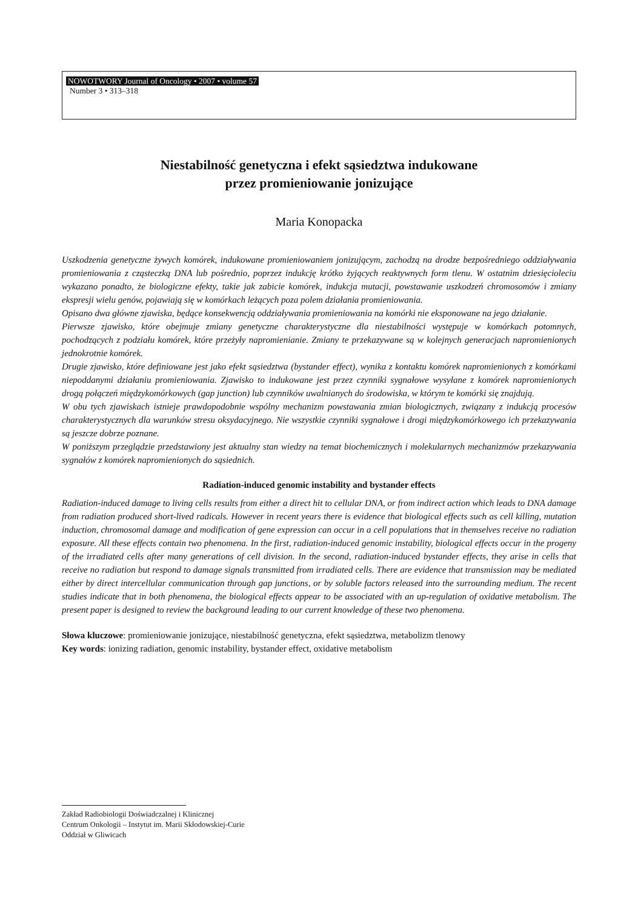NOWOTWORY Journal of Oncology • 2007 • volume 57
Number 3 • 313–318
Niestabilność genetyczna i efekt sąsiedztwa indukowane
przez promieniowanie jonizujące
Maria Konopacka
Uszkodzenia genetyczne żywych komórek, indukowane promieniowaniem jonizującym, zachodzą na drodze bezpośredniego oddziaływania promieniowania z cząsteczką DNA lub pośrednio, poprzez indukcję krótko żyjących reaktywnych form tlenu. W ostatnim dziesięcioleciu wykazano ponadto, że biologiczne efekty, takie jak zabicie komórek, indukcja mutacji, powstawanie uszkodzeń chromosomów i zmiany ekspresji wielu genów, pojawiają się w komórkach leżących poza polem działania promieniowania.
Opisano dwa główne zjawiska, będące konsekwencją oddziaływania promieniowania na komórki nie eksponowane na jego działanie.
Pierwsze zjawisko, które obejmuje zmiany genetyczne charakterystyczne dla niestabilności występuje w komórkach potomnych, pochodzących z podziału komórek, które przeżyły napromienianie. Zmiany te przekazywane są w kolejnych generacjach napromienionych jednokrotnie komórek.
Drugie zjawisko, które definiowane jest jako efekt sąsiedztwa (bystander effect), wynika z kontaktu komórek napromienionych z komórkami niepoddanymi działaniu promieniowania. Zjawisko to indukowane jest przez czynniki sygnałowe wysyłane z komórek napromienionych drogą połączeń międzykomórkowych (gap junction) lub czynników uwalnianych do środowiska, w którym te komórki się znajdują.
W obu tych zjawiskach istnieje prawdopodobnie wspólny mechanizm powstawania zmian biologicznych, związany z indukcją procesów charakterystycznych dla warunków stresu oksydacyjnego. Nie wszystkie czynniki sygnałowe i drogi międzykomórkowego ich przekazywania są jeszcze dobrze poznane.
W poniższym przeglądzie przedstawiony jest aktualny stan wiedzy na temat biochemicznych i molekularnych mechanizmów przekazywania sygnałów z komórek napromienionych do sąsiednich.
Radiation-induced genomic instability and bystander effects
Radiation-induced damage to living cells results from either a direct hit to cellular DNA, or from indirect action which leads to DNA damage from radiation produced short-lived radicals. However in recent years there is evidence that biological effects such as cell killing, mutation induction, chromosomal damage and modification of gene expression can occur in a cell populations that in themselves receive no radiation exposure. All these effects contain two phenomena. In the first, radiation-induced genomic instability, biological effects occur in the progeny of the irradiated cells after many generations of cell division. In the second, radiation-induced bystander effects, they arise in cells that receive no radiation but respond to damage signals transmitted from irradiated cells. There are evidence that transmission may be mediated either by direct intercellular communication through gap junctions, or by soluble factors released into the surrounding medium. The recent studies indicate that in both phenomena, the biological effects appear to be associated with an up-regulation of oxidative metabolism. The present paper is designed to review the background leading to our current knowledge of these two phenomena.
Słowa kluczowe: promieniowanie jonizujące, niestabilność genetyczna, efekt sąsiedztwa, metabolizm tlenowy
Key words: ionizing radiation, genomic instability, bystander effect, oxidative metabolism
Zakład Radiobiologii Doświadczalnej i Klinicznej
Centrum Onkologii – Instytut im. Marii Skłodowskiej-Curie
Oddział w Gliwicach